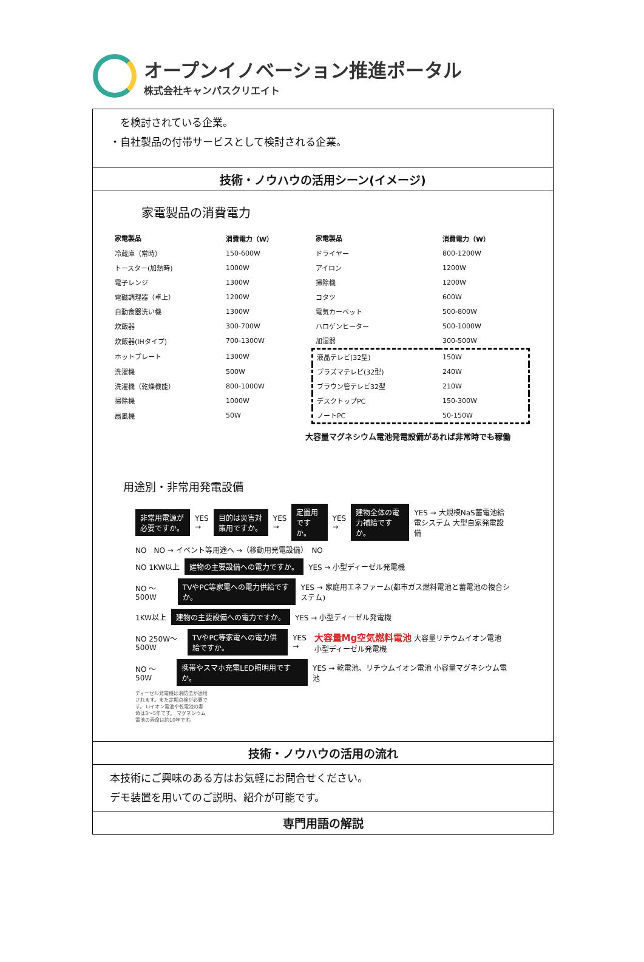オープンイノベーション推進ポータル
株式会社キャンパスクリエイト
　を検討されている企業。
・自社製品の付帯サービスとして検討される企業。
技術・ノウハウの活用シーン(イメージ)
家電製品の消費電力
| 家電製品 | 消費電力（W） | 家電製品 | 消費電力（W） |
| --- | --- | --- | --- |
| 冷蔵庫（常時） | 150-600W | ドライヤー | 800-1200W |
| トースター(加熱時) | 1000W | アイロン | 1200W |
| 電子レンジ | 1300W | 掃除機 | 1200W |
| 電磁調理器（卓上） | 1200W | コタツ | 600W |
| 自動食器洗い機 | 1300W | 電気カーペット | 500-800W |
| 炊飯器 | 300-700W | ハロゲンヒーター | 500-1000W |
| 炊飯器(IHタイプ) | 700-1300W | 加湿器 | 300-500W |
| ホットプレート | 1300W | 液晶テレビ(32型) | 150W |
| 洗濯機 | 500W | プラズマテレビ(32型) | 240W |
| 洗濯機（乾燥機能） | 800-1000W | ブラウン管テレビ32型 | 210W |
| 掃除機 | 1000W | デスクトップPC | 150-300W |
| 扇風機 | 50W | ノートPC | 50-150W |
大容量マグネシウム電池発電設備があれば非常時でも稼働
用途別・非常用発電設備
非常用電源が必要ですか。 YES → 目的は災害対策用ですか。 YES → 定置用ですか。 YES → 建物全体の電力補給ですか。 YES → 大規模NaS蓄電池給電システム 大型自家発電設備
NO　NO → イベント等用途へ →（移動用発電設備）　NO
NO 1KW以上 建物の主要設備への電力ですか。 YES → 小型ディーゼル発電機
NO ～500W TVやPC等家電への電力供給ですか。 YES → 家庭用エネファーム(都市ガス燃料電池と蓄電池の複合システム)
1KW以上 建物の主要設備への電力ですか。 YES → 小型ディーゼル発電機
NO 250W～500W TVやPC等家電への電力供給ですか。 YES → 大容量Mg空気燃料電池 大容量リチウムイオン電池 小型ディーゼル発電機
NO ～50W 携帯やスマホ充電LED照明用ですか。 YES → 乾電池、リチウムイオン電池 小容量マグネシウム電池
ディーゼル発電機は消防法が適用されます。また定期点検が必要です。 Liイオン電池や乾電池の寿命は3～5年です。 マグネシウム電池の寿命は約10年です。
技術・ノウハウの活用の流れ
本技術にご興味のある方はお気軽にお問合せください。
デモ装置を用いてのご説明、紹介が可能です。
専門用語の解説